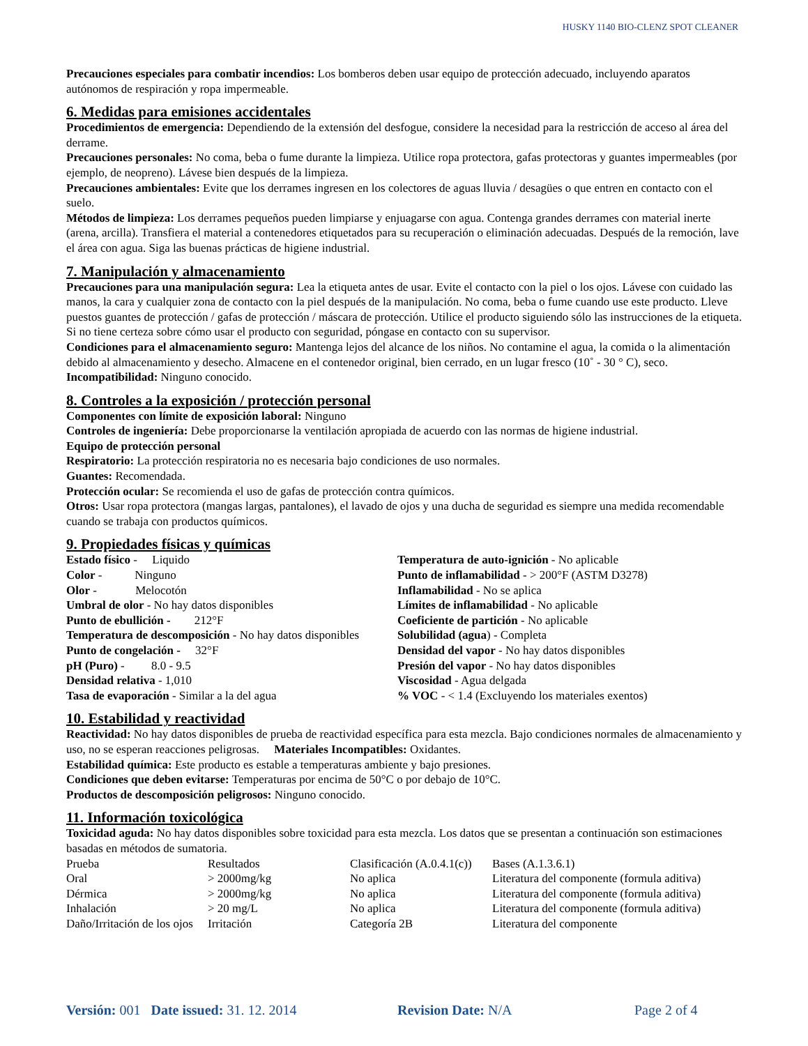HUSKY 1140 BIO-CLENZ SPOT CLEANER
Precauciones especiales para combatir incendios: Los bomberos deben usar equipo de protección adecuado, incluyendo aparatos autónomos de respiración y ropa impermeable.
6. Medidas para emisiones accidentales
Procedimientos de emergencia: Dependiendo de la extensión del desfogue, considere la necesidad para la restricción de acceso al área del derrame.
Precauciones personales: No coma, beba o fume durante la limpieza. Utilice ropa protectora, gafas protectoras y guantes impermeables (por ejemplo, de neopreno). Lávese bien después de la limpieza.
Precauciones ambientales: Evite que los derrames ingresen en los colectores de aguas lluvia / desagües o que entren en contacto con el suelo.
Métodos de limpieza: Los derrames pequeños pueden limpiarse y enjuagarse con agua. Contenga grandes derrames con material inerte (arena, arcilla). Transfiera el material a contenedores etiquetados para su recuperación o eliminación adecuadas. Después de la remoción, lave el área con agua. Siga las buenas prácticas de higiene industrial.
7. Manipulación y almacenamiento
Precauciones para una manipulación segura: Lea la etiqueta antes de usar. Evite el contacto con la piel o los ojos. Lávese con cuidado las manos, la cara y cualquier zona de contacto con la piel después de la manipulación. No coma, beba o fume cuando use este producto. Lleve puestos guantes de protección / gafas de protección / máscara de protección. Utilice el producto siguiendo sólo las instrucciones de la etiqueta. Si no tiene certeza sobre cómo usar el producto con seguridad, póngase en contacto con su supervisor.
Condiciones para el almacenamiento seguro: Mantenga lejos del alcance de los niños. No contamine el agua, la comida o la alimentación debido al almacenamiento y desecho. Almacene en el contenedor original, bien cerrado, en un lugar fresco (10˚ - 30 ° C), seco.
Incompatibilidad: Ninguno conocido.
8. Controles a la exposición / protección personal
Componentes con límite de exposición laboral: Ninguno
Controles de ingeniería: Debe proporcionarse la ventilación apropiada de acuerdo con las normas de higiene industrial.
Equipo de protección personal
Respiratorio: La protección respiratoria no es necesaria bajo condiciones de uso normales.
Guantes: Recomendada.
Protección ocular: Se recomienda el uso de gafas de protección contra químicos.
Otros: Usar ropa protectora (mangas largas, pantalones), el lavado de ojos y una ducha de seguridad es siempre una medida recomendable cuando se trabaja con productos químicos.
9. Propiedades físicas y químicas
| Estado físico - Liquido Color - Ninguno Olor - Melocotón Umbral de olor - No hay datos disponibles Punto de ebullición - 212°F Temperatura de descomposición - No hay datos disponibles Punto de congelación - 32°F pH (Puro) - 8.0 - 9.5 Densidad relativa - 1,010 Tasa de evaporación - Similar a la del agua | Temperatura de auto-ignición - No aplicable Punto de inflamabilidad - > 200°F (ASTM D3278) Inflamabilidad - No se aplica Límites de inflamabilidad - No aplicable Coeficiente de partición - No aplicable Solubilidad (agua ) - Completa Densidad del vapor - No hay datos disponibles Presión del vapor - No hay datos disponibles Viscosidad - Agua delgada % VOC - < 1.4 (Excluyendo los materiales exentos) |
10. Estabilidad y reactividad
Reactividad: No hay datos disponibles de prueba de reactividad específica para esta mezcla. Bajo condiciones normales de almacenamiento y uso, no se esperan reacciones peligrosas. Materiales Incompatibles: Oxidantes.
Estabilidad química: Este producto es estable a temperaturas ambiente y bajo presiones.
Condiciones que deben evitarse: Temperaturas por encima de 50°C o por debajo de 10°C.
Productos de descomposición peligrosos: Ninguno conocido.
11. Información toxicológica
Toxicidad aguda: No hay datos disponibles sobre toxicidad para esta mezcla. Los datos que se presentan a continuación son estimaciones basadas en métodos de sumatoria.
| Prueba | Resultados | Clasificación (A.0.4.1(c)) | Bases (A.1.3.6.1) |
| Oral | > 2000mg/kg | No aplica | Literatura del componente (formula aditiva) |
| Dérmica | > 2000mg/kg | No aplica | Literatura del componente (formula aditiva) |
| Inhalación | > 20 mg/L | No aplica | Literatura del componente (formula aditiva) |
| Daño/Irritación de los ojos | Irritación | Categoría 2B | Literatura del componente |
Versión: 001 Date issued: 31. 12. 2014 Revision Date: N/A Page 2 of 4